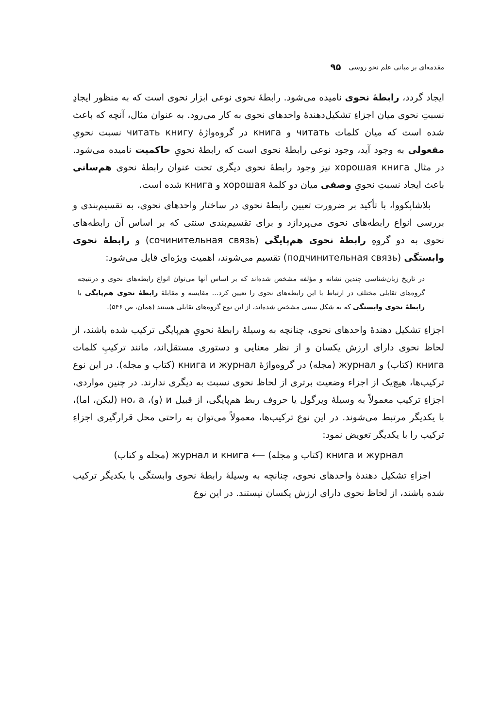مقدمه‌ای بر مبانی علم نحو روسی ۹۵
ایجاد گردد، رابطهٔ نحوی نامیده می‌شود. رابطهٔ نحوی نوعی ابزار نحوی است که به منظور ایجادِ نسبتِ نحوی میان اجزاءِ تشکیل‌دهندهٔ واحدهای نحوی به کار می‌رود. به عنوان مثال، آنچه که باعث شده است که میان کلمات читать و книга در گروه‌واژهٔ читать книгу نسبت نحویِ مفعولی به وجود آید، وجود نوعی رابطهٔ نحوی است که رابطهٔ نحویِ حاکمیت نامیده می‌شود. در مثال хорошая книга نیز وجود رابطهٔ نحوی دیگری تحت عنوان رابطهٔ نحوی هم‌سانی باعث ایجاد نسبتِ نحویِ وصفی میان دو کلمهٔ хорошая و книга شده است.
بلاشاپکووا، با تأکید بر ضرورت تعیین رابطهٔ نحوی در ساختار واحدهای نحوی، به تقسیم‌بندی و بررسی انواع رابطه‌های نحوی می‌پردازد و برای تقسیم‌بندی سنتی که بر اساس آن رابطه‌های نحوی به دو گروهِ رابطهٔ نحوی هم‌پایگی (сочинительная связь) و رابطهٔ نحوی وابستگی (подчинительная связь) تقسیم می‌شوند، اهمیت ویژه‌ای قایل می‌شود:
در تاریخ زبان‌شناسی چندین نشانه و مؤلفه مشخص شده‌اند که بر اساس آنها می‌توان انواع رابطه‌های نحوی و درنتیجه گروه‌های تقابلی مختلف در ارتباط با این رابطه‌های نحوی را تعیین کرد... مقایسه و مقابلهٔ رابطهٔ نحوی هم‌پایگی با رابطهٔ نحوی وابستگی که به شکل سنتی مشخص شده‌اند، از این نوع گروه‌های تقابلی هستند (همان، ص ۵۴۶).
اجزاءِ تشکیل دهندهٔ واحدهای نحوی، چنانچه به وسیلهٔ رابطهٔ نحویِ هم‌پایگی ترکیب شده باشند، از لحاظ نحوی دارای ارزش یکسان و از نظر معنایی و دستوری مستقل‌اند، مانند ترکیبِ کلمات книга (کتاب) و журнал (مجله) در گروه‌واژهٔ книга и журнал (کتاب و مجله). در این نوع ترکیب‌ها، هیچ‌یک از اجزاء وضعیت برتری از لحاظ نحوی نسبت به دیگری ندارند. در چنین مواردی، اجزاءِ ترکیب معمولاً به وسیلهٔ ویرگول یا حروف ربط هم‌پایگی، از قبیل и (و)، но، a (لیکن، اما)، با یکدیگر مرتبط می‌شوند. در این نوع ترکیب‌ها، معمولاً می‌توان به راحتی محل قرارگیری اجزاءِ ترکیب را با یکدیگر تعویض نمود:
книга и журнал (کتاب و مجله) ⟵ журнал и книга (مجله و کتاب)
اجزاءِ تشکیل دهندهٔ واحدهای نحوی، چنانچه به وسیلهٔ رابطهٔ نحوی وابستگی با یکدیگر ترکیب شده باشند، از لحاظ نحوی دارای ارزش یکسان نیستند. در این نوع